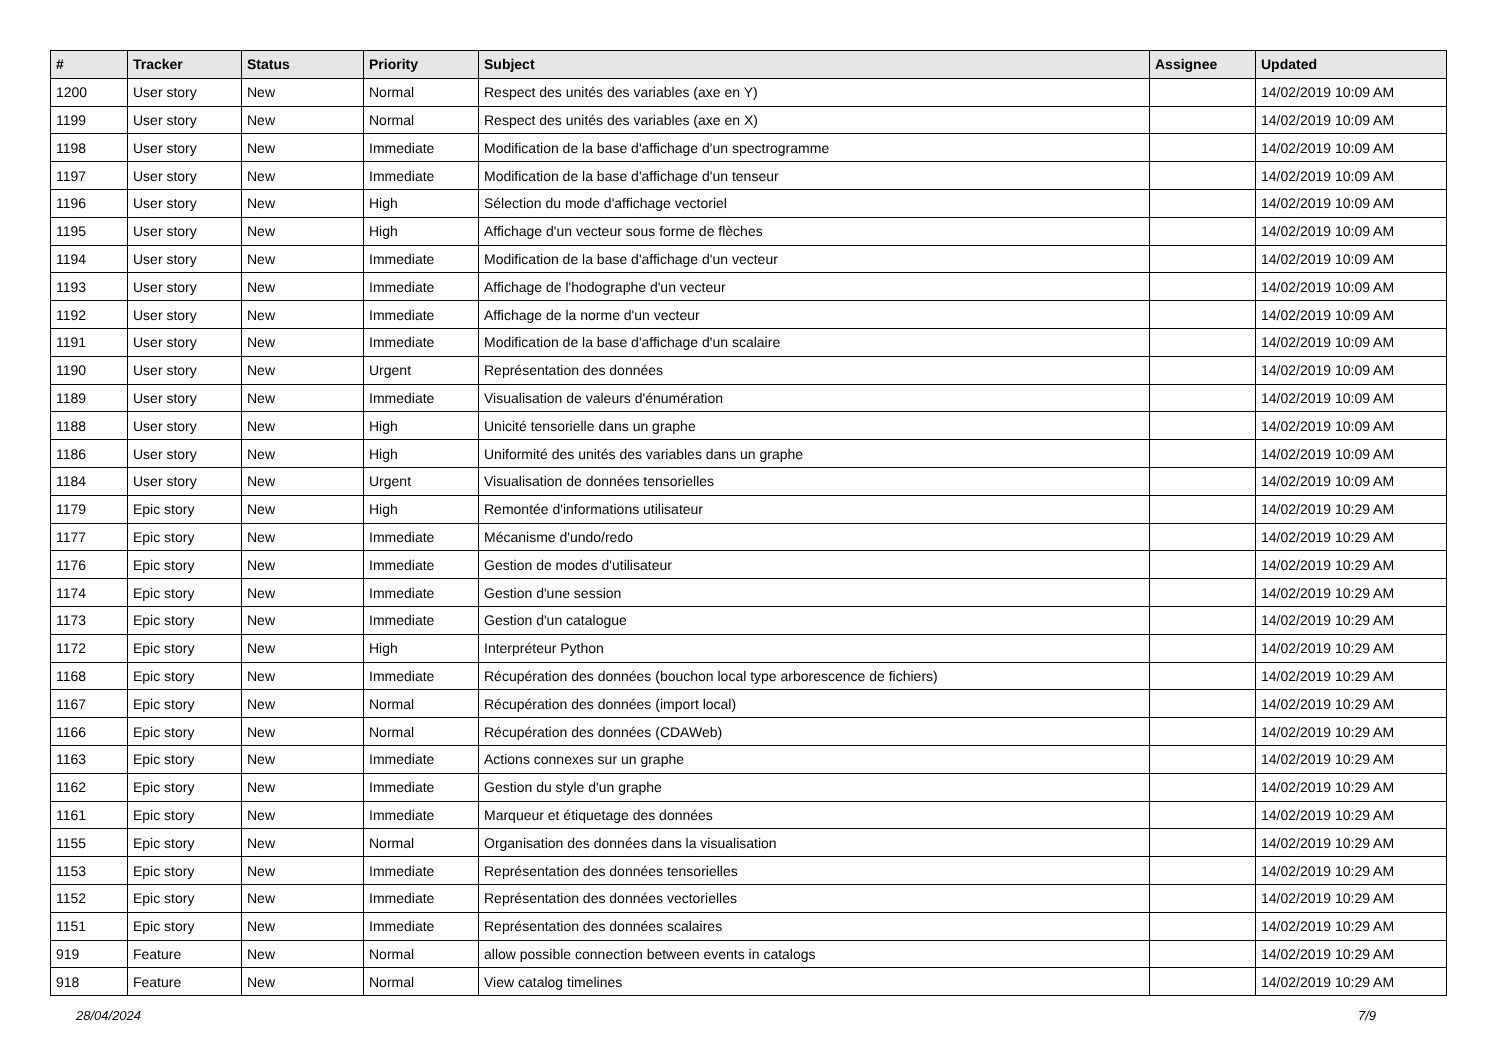| # | Tracker | Status | Priority | Subject | Assignee | Updated |
| --- | --- | --- | --- | --- | --- | --- |
| 1200 | User story | New | Normal | Respect des unités des variables (axe en Y) | | 14/02/2019 10:09 AM |
| 1199 | User story | New | Normal | Respect des unités des variables (axe en X) | | 14/02/2019 10:09 AM |
| 1198 | User story | New | Immediate | Modification de la base d'affichage d'un spectrogramme | | 14/02/2019 10:09 AM |
| 1197 | User story | New | Immediate | Modification de la base d'affichage d'un tenseur | | 14/02/2019 10:09 AM |
| 1196 | User story | New | High | Sélection du mode d'affichage vectoriel | | 14/02/2019 10:09 AM |
| 1195 | User story | New | High | Affichage d'un vecteur sous forme de flèches | | 14/02/2019 10:09 AM |
| 1194 | User story | New | Immediate | Modification de la base d'affichage d'un vecteur | | 14/02/2019 10:09 AM |
| 1193 | User story | New | Immediate | Affichage de l'hodographe d'un vecteur | | 14/02/2019 10:09 AM |
| 1192 | User story | New | Immediate | Affichage de la norme d'un vecteur | | 14/02/2019 10:09 AM |
| 1191 | User story | New | Immediate | Modification de la base d'affichage d'un scalaire | | 14/02/2019 10:09 AM |
| 1190 | User story | New | Urgent | Représentation des données | | 14/02/2019 10:09 AM |
| 1189 | User story | New | Immediate | Visualisation de valeurs d'énumération | | 14/02/2019 10:09 AM |
| 1188 | User story | New | High | Unicité tensorielle dans un graphe | | 14/02/2019 10:09 AM |
| 1186 | User story | New | High | Uniformité des unités des variables dans un graphe | | 14/02/2019 10:09 AM |
| 1184 | User story | New | Urgent | Visualisation de données tensorielles | | 14/02/2019 10:09 AM |
| 1179 | Epic story | New | High | Remontée d'informations utilisateur | | 14/02/2019 10:29 AM |
| 1177 | Epic story | New | Immediate | Mécanisme d'undo/redo | | 14/02/2019 10:29 AM |
| 1176 | Epic story | New | Immediate | Gestion de modes d'utilisateur | | 14/02/2019 10:29 AM |
| 1174 | Epic story | New | Immediate | Gestion d'une session | | 14/02/2019 10:29 AM |
| 1173 | Epic story | New | Immediate | Gestion d'un catalogue | | 14/02/2019 10:29 AM |
| 1172 | Epic story | New | High | Interpréteur Python | | 14/02/2019 10:29 AM |
| 1168 | Epic story | New | Immediate | Récupération des données (bouchon local type arborescence de fichiers) | | 14/02/2019 10:29 AM |
| 1167 | Epic story | New | Normal | Récupération des données (import local) | | 14/02/2019 10:29 AM |
| 1166 | Epic story | New | Normal | Récupération des données (CDAWeb) | | 14/02/2019 10:29 AM |
| 1163 | Epic story | New | Immediate | Actions connexes sur un graphe | | 14/02/2019 10:29 AM |
| 1162 | Epic story | New | Immediate | Gestion du style d'un graphe | | 14/02/2019 10:29 AM |
| 1161 | Epic story | New | Immediate | Marqueur et étiquetage des données | | 14/02/2019 10:29 AM |
| 1155 | Epic story | New | Normal | Organisation des données dans la visualisation | | 14/02/2019 10:29 AM |
| 1153 | Epic story | New | Immediate | Représentation des données tensorielles | | 14/02/2019 10:29 AM |
| 1152 | Epic story | New | Immediate | Représentation des données vectorielles | | 14/02/2019 10:29 AM |
| 1151 | Epic story | New | Immediate | Représentation des données scalaires | | 14/02/2019 10:29 AM |
| 919 | Feature | New | Normal | allow possible connection between events in catalogs | | 14/02/2019 10:29 AM |
| 918 | Feature | New | Normal | View catalog timelines | | 14/02/2019 10:29 AM |
28/04/2024 7/9